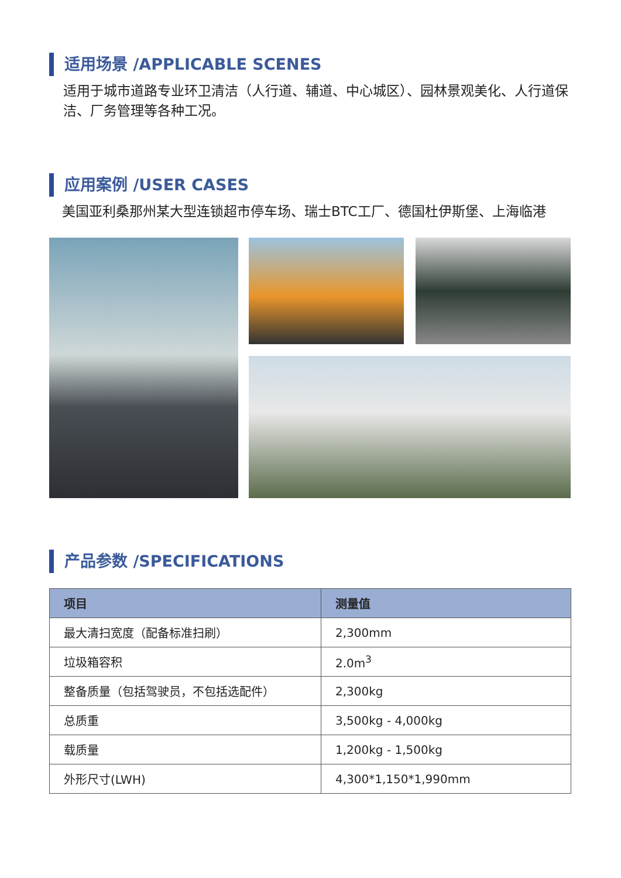适用场景 /APPLICABLE SCENES
适用于城市道路专业环卫清洁（人行道、辅道、中心城区）、园林景观美化、人行道保洁、厂务管理等各种工况。
应用案例 /USER CASES
美国亚利桑那州某大型连锁超市停车场、瑞士BTC工厂、德国杜伊斯堡、上海临港
产品参数 /SPECIFICATIONS
| 项目 | 测量值 |
| --- | --- |
| 最大清扫宽度（配备标准扫刷） | 2,300mm |
| 垃圾箱容积 | 2.0m<sup>3</sup> |
| 整备质量（包括驾驶员，不包括选配件） | 2,300kg |
| 总质重 | 3,500kg - 4,000kg |
| 载质量 | 1,200kg - 1,500kg |
| 外形尺寸(LWH) | 4,300*1,150*1,990mm |